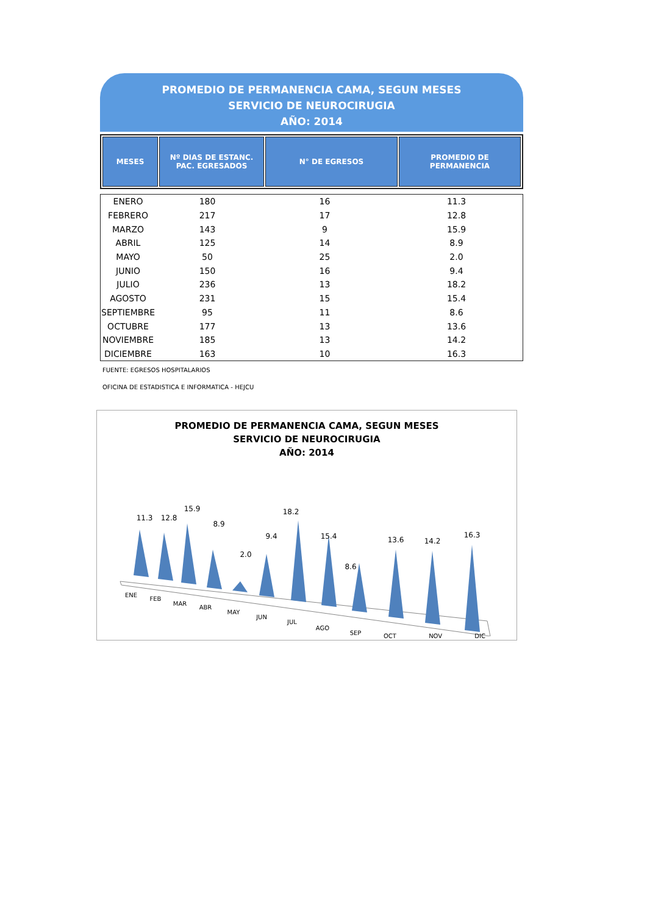PROMEDIO DE PERMANENCIA CAMA, SEGUN MESES
SERVICIO DE NEUROCIRUGIA
AÑO: 2014
| MESES | Nº DIAS DE ESTANC. PAC. EGRESADOS | N° DE EGRESOS | PROMEDIO DE PERMANENCIA |
| --- | --- | --- | --- |
| ENERO | 180 | 16 | 11.3 |
| FEBRERO | 217 | 17 | 12.8 |
| MARZO | 143 | 9 | 15.9 |
| ABRIL | 125 | 14 | 8.9 |
| MAYO | 50 | 25 | 2.0 |
| JUNIO | 150 | 16 | 9.4 |
| JULIO | 236 | 13 | 18.2 |
| AGOSTO | 231 | 15 | 15.4 |
| SEPTIEMBRE | 95 | 11 | 8.6 |
| OCTUBRE | 177 | 13 | 13.6 |
| NOVIEMBRE | 185 | 13 | 14.2 |
| DICIEMBRE | 163 | 10 | 16.3 |
FUENTE: EGRESOS HOSPITALARIOS
OFICINA DE ESTADISTICA E INFORMATICA - HEJCU
PROMEDIO DE PERMANENCIA CAMA, SEGUN MESES
SERVICIO DE NEUROCIRUGIA
AÑO: 2014
11.3
12.8
15.9
8.9
2.0
9.4
18.2
15.4
8.6
13.6
14.2
16.3
ENE
FEB
MAR
ABR
MAY
JUN
JUL
AGO
SEP
OCT NOV DIC